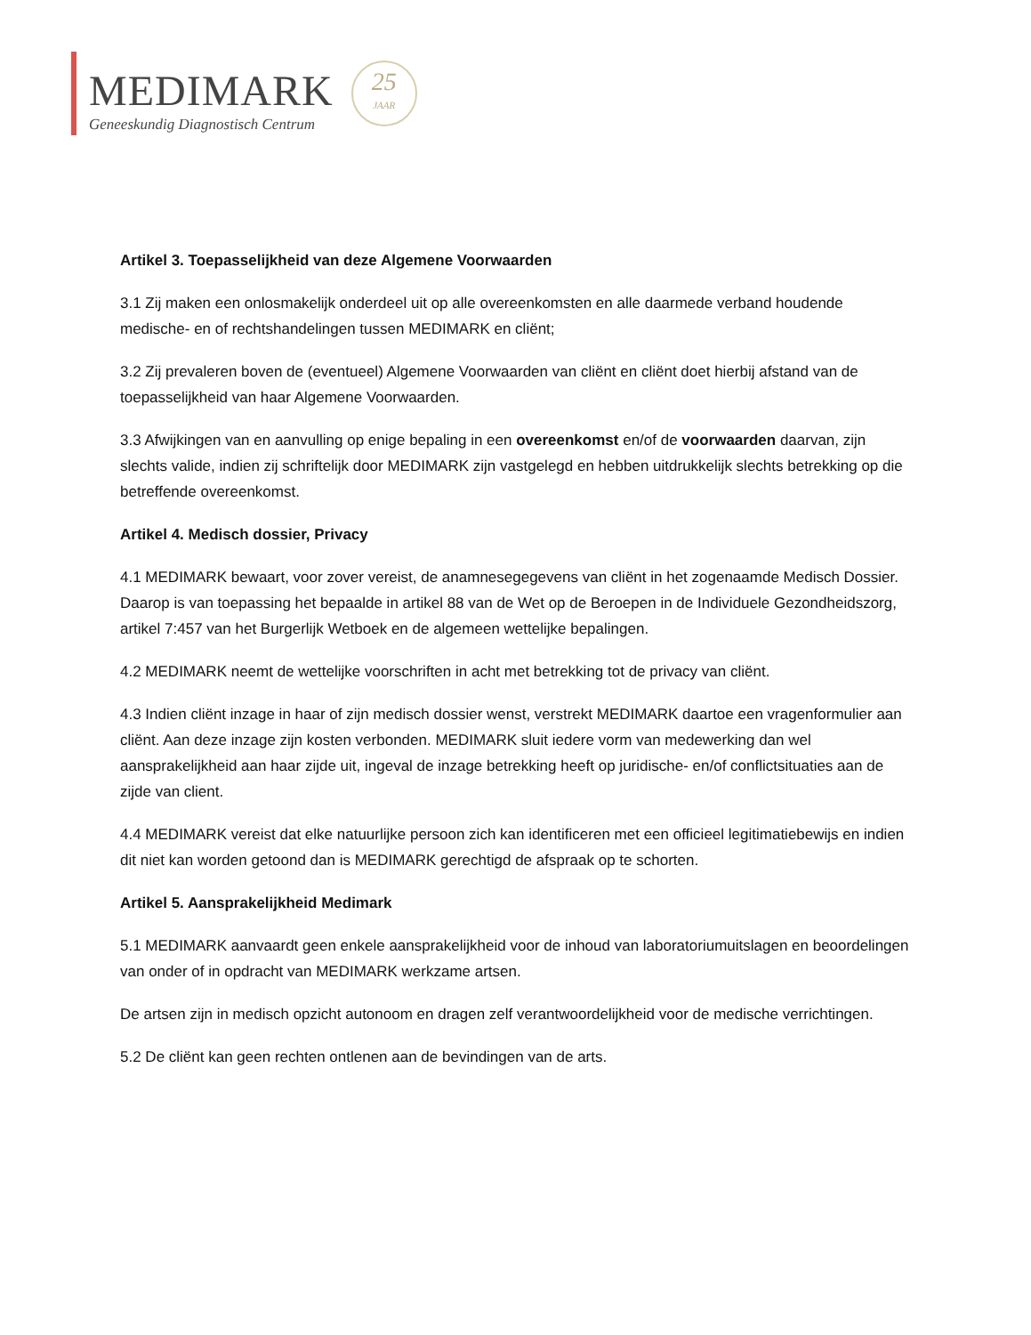MEDIMARK
Geneeskundig Diagnostisch Centrum
25
JAAR
Artikel 3. Toepasselijkheid van deze Algemene Voorwaarden
3.1 Zij maken een onlosmakelijk onderdeel uit op alle overeenkomsten en alle daarmede verband houdende medische- en of rechtshandelingen tussen MEDIMARK en cliënt;
3.2 Zij prevaleren boven de (eventueel) Algemene Voorwaarden van cliënt en cliënt doet hierbij afstand van de toepasselijkheid van haar Algemene Voorwaarden.
3.3 Afwijkingen van en aanvulling op enige bepaling in een overeenkomst en/of de voorwaarden daarvan, zijn slechts valide, indien zij schriftelijk door MEDIMARK zijn vastgelegd en hebben uitdrukkelijk slechts betrekking op die betreffende overeenkomst.
Artikel 4. Medisch dossier, Privacy
4.1 MEDIMARK bewaart, voor zover vereist, de anamnesegegevens van cliënt in het zogenaamde Medisch Dossier. Daarop is van toepassing het bepaalde in artikel 88 van de Wet op de Beroepen in de Individuele Gezondheidszorg, artikel 7:457 van het Burgerlijk Wetboek en de algemeen wettelijke bepalingen.
4.2 MEDIMARK neemt de wettelijke voorschriften in acht met betrekking tot de privacy van cliënt.
4.3 Indien cliënt inzage in haar of zijn medisch dossier wenst, verstrekt MEDIMARK daartoe een vragenformulier aan cliënt. Aan deze inzage zijn kosten verbonden. MEDIMARK sluit iedere vorm van medewerking dan wel aansprakelijkheid aan haar zijde uit, ingeval de inzage betrekking heeft op juridische- en/of conflictsituaties aan de zijde van client.
4.4 MEDIMARK vereist dat elke natuurlijke persoon zich kan identificeren met een officieel legitimatiebewijs en indien dit niet kan worden getoond dan is MEDIMARK gerechtigd de afspraak op te schorten.
Artikel 5. Aansprakelijkheid Medimark
5.1 MEDIMARK aanvaardt geen enkele aansprakelijkheid voor de inhoud van laboratoriumuitslagen en beoordelingen van onder of in opdracht van MEDIMARK werkzame artsen.
De artsen zijn in medisch opzicht autonoom en dragen zelf verantwoordelijkheid voor de medische verrichtingen.
5.2 De cliënt kan geen rechten ontlenen aan de bevindingen van de arts.